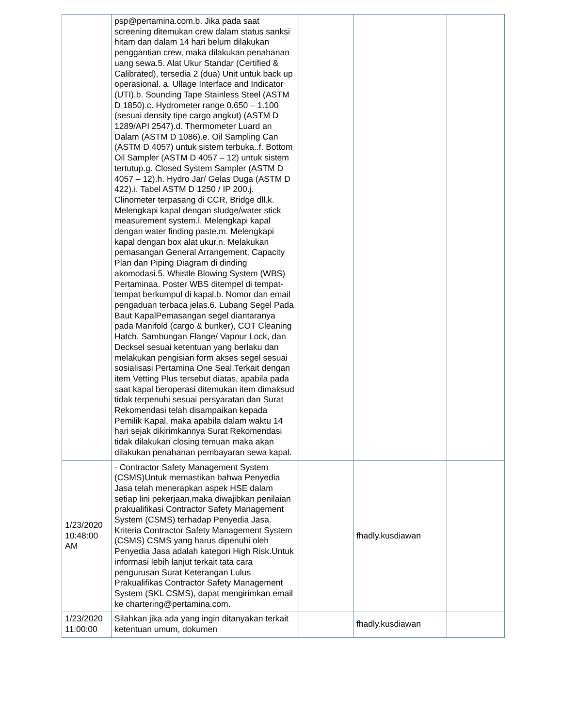| | psp@pertamina.com.b. Jika pada saat screening ditemukan crew dalam status sanksi hitam dan dalam 14 hari belum dilakukan penggantian crew, maka dilakukan penahanan uang sewa.5. Alat Ukur Standar (Certified & Calibrated), tersedia 2 (dua) Unit untuk back up operasional. a. Ullage Interface and Indicator (UTI).b. Sounding Tape Stainless Steel (ASTM D 1850).c. Hydrometer range 0.650 – 1.100 (sesuai density tipe cargo angkut) (ASTM D 1289/API 2547).d. Thermometer Luard an Dalam (ASTM D 1086).e. Oil Sampling Can (ASTM D 4057) untuk sistem terbuka..f. Bottom Oil Sampler (ASTM D 4057 – 12) untuk sistem tertutup.g. Closed System Sampler (ASTM D 4057 – 12).h. Hydro Jar/ Gelas Duga (ASTM D 422).i. Tabel ASTM D 1250 / IP 200.j. Clinometer terpasang di CCR, Bridge dll.k. Melengkapi kapal dengan sludge/water stick measurement system.l. Melengkapi kapal dengan water finding paste.m. Melengkapi kapal dengan box alat ukur.n. Melakukan pemasangan General Arrangement, Capacity Plan dan Piping Diagram di dinding akomodasi.5. Whistle Blowing System (WBS) Pertaminaa. Poster WBS ditempel di tempat-tempat berkumpul di kapal.b. Nomor dan email pengaduan terbaca jelas.6. Lubang Segel Pada Baut KapalPemasangan segel diantaranya pada Manifold (cargo & bunker), COT Cleaning Hatch, Sambungan Flange/ Vapour Lock, dan Decksel sesuai ketentuan yang berlaku dan melakukan pengisian form akses segel sesuai sosialisasi Pertamina One Seal.Terkait dengan item Vetting Plus tersebut diatas, apabila pada saat kapal beroperasi ditemukan item dimaksud tidak terpenuhi sesuai persyaratan dan Surat Rekomendasi telah disampaikan kepada Pemilik Kapal, maka apabila dalam waktu 14 hari sejak dikirimkannya Surat Rekomendasi tidak dilakukan closing temuan maka akan dilakukan penahanan pembayaran sewa kapal. | | | |
| 1/23/2020 10:48:00 AM | - Contractor Safety Management System (CSMS)Untuk memastikan bahwa Penyedia Jasa telah menerapkan aspek HSE dalam setiap lini pekerjaan,maka diwajibkan penilaian prakualifikasi Contractor Safety Management System (CSMS) terhadap Penyedia Jasa. Kriteria Contractor Safety Management System (CSMS) CSMS yang harus dipenuhi oleh Penyedia Jasa adalah kategori High Risk.Untuk informasi lebih lanjut terkait tata cara pengurusan Surat Keterangan Lulus Prakualifikas Contractor Safety Management System (SKL CSMS), dapat mengirimkan email ke chartering@pertamina.com. | | fhadly.kusdiawan | |
| 1/23/2020 11:00:00 | Silahkan jika ada yang ingin ditanyakan terkait ketentuan umum, dokumen | | fhadly.kusdiawan | |